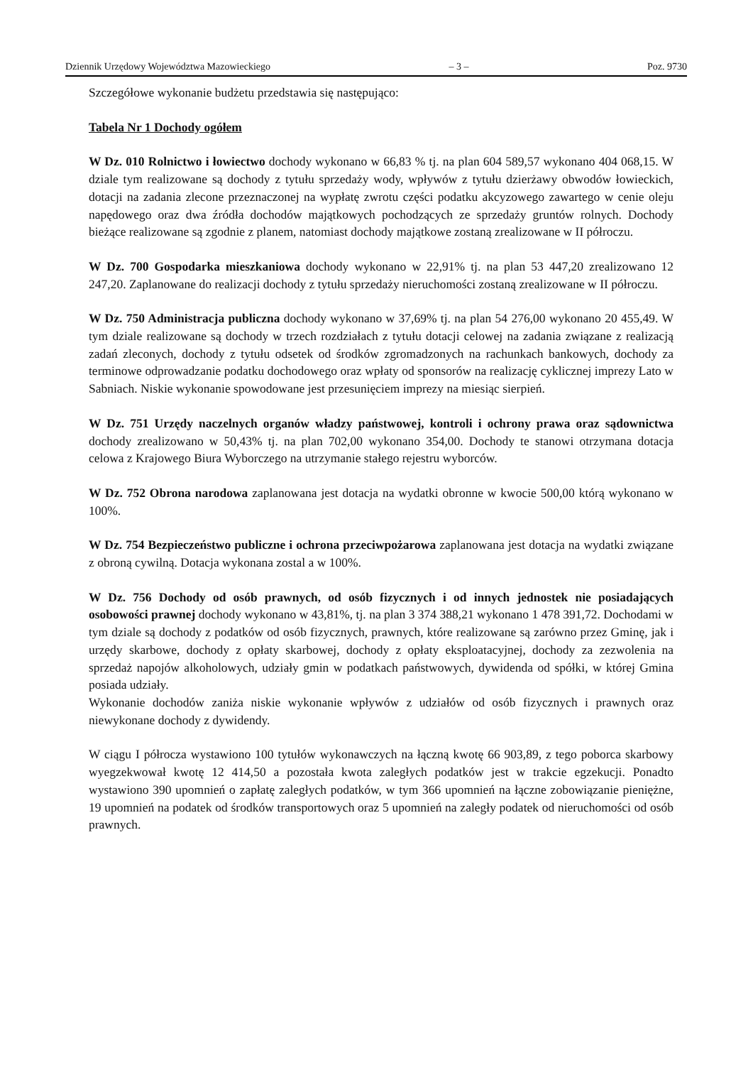Dziennik Urzędowy Województwa Mazowieckiego – 3 – Poz. 9730
Szczegółowe wykonanie budżetu przedstawia się następująco:
Tabela Nr 1 Dochody ogółem
W Dz. 010 Rolnictwo i łowiectwo dochody wykonano w 66,83 % tj. na plan 604 589,57 wykonano 404 068,15. W dziale tym realizowane są dochody z tytułu sprzedaży wody, wpływów z tytułu dzierżawy obwodów łowieckich, dotacji na zadania zlecone przeznaczonej na wypłatę zwrotu części podatku akcyzowego zawartego w cenie oleju napędowego oraz dwa źródła dochodów majątkowych pochodzących ze sprzedaży gruntów rolnych. Dochody bieżące realizowane są zgodnie z planem, natomiast dochody majątkowe zostaną zrealizowane w II półroczu.
W Dz. 700 Gospodarka mieszkaniowa dochody wykonano w 22,91% tj. na plan 53 447,20 zrealizowano 12 247,20. Zaplanowane do realizacji dochody z tytułu sprzedaży nieruchomości zostaną zrealizowane w II półroczu.
W Dz. 750 Administracja publiczna dochody wykonano w 37,69% tj. na plan 54 276,00 wykonano 20 455,49. W tym dziale realizowane są dochody w trzech rozdziałach z tytułu dotacji celowej na zadania związane z realizacją zadań zleconych, dochody z tytułu odsetek od środków zgromadzonych na rachunkach bankowych, dochody za terminowe odprowadzanie podatku dochodowego oraz wpłaty od sponsorów na realizację cyklicznej imprezy Lato w Sabniach. Niskie wykonanie spowodowane jest przesunięciem imprezy na miesiąc sierpień.
W Dz. 751 Urzędy naczelnych organów władzy państwowej, kontroli i ochrony prawa oraz sądownictwa dochody zrealizowano w 50,43% tj. na plan 702,00 wykonano 354,00. Dochody te stanowi otrzymana dotacja celowa z Krajowego Biura Wyborczego na utrzymanie stałego rejestru wyborców.
W Dz. 752 Obrona narodowa zaplanowana jest dotacja na wydatki obronne w kwocie 500,00 którą wykonano w 100%.
W Dz. 754 Bezpieczeństwo publiczne i ochrona przeciwpożarowa zaplanowana jest dotacja na wydatki związane z obroną cywilną. Dotacja wykonana zostal a w 100%.
W Dz. 756 Dochody od osób prawnych, od osób fizycznych i od innych jednostek nie posiadających osobowości prawnej dochody wykonano w 43,81%, tj. na plan 3 374 388,21 wykonano 1 478 391,72. Dochodami w tym dziale są dochody z podatków od osób fizycznych, prawnych, które realizowane są zarówno przez Gminę, jak i urzędy skarbowe, dochody z opłaty skarbowej, dochody z opłaty eksploatacyjnej, dochody za zezwolenia na sprzedaż napojów alkoholowych, udziały gmin w podatkach państwowych, dywidenda od spółki, w której Gmina posiada udziały.
Wykonanie dochodów zaniża niskie wykonanie wpływów z udziałów od osób fizycznych i prawnych oraz niewykonane dochody z dywidendy.
W ciągu I półrocza wystawiono 100 tytułów wykonawczych na łączną kwotę 66 903,89, z tego poborca skarbowy wyegzekwował kwotę 12 414,50 a pozostała kwota zaległych podatków jest w trakcie egzekucji. Ponadto wystawiono 390 upomnień o zapłatę zaległych podatków, w tym 366 upomnień na łączne zobowiązanie pieniężne, 19 upomnień na podatek od środków transportowych oraz 5 upomnień na zaległy podatek od nieruchomości od osób prawnych.